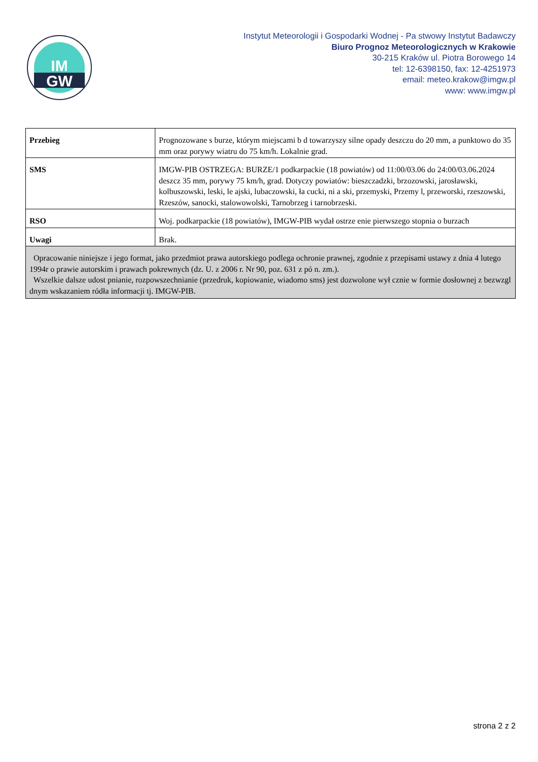IM
GW
Instytut Meteorologii i Gospodarki Wodnej - Pa stwowy Instytut Badawczy
Biuro Prognoz Meteorologicznych w Krakowie
30-215 Kraków ul. Piotra Borowego 14
tel: 12-6398150, fax: 12-4251973
email: meteo.krakow@imgw.pl
www: www.imgw.pl
| Przebieg | Prognozowane s burze, którym miejscami b d towarzyszy silne opady deszczu do 20 mm, a punktowo do 35 mm oraz porywy wiatru do 75 km/h. Lokalnie grad. |
| SMS | IMGW-PIB OSTRZEGA: BURZE/1 podkarpackie (18 powiatów) od 11:00/03.06 do 24:00/03.06.2024 deszcz 35 mm, porywy 75 km/h, grad. Dotyczy powiatów: bieszczadzki, brzozowski, jarosławski, kolbuszowski, leski, le ajski, lubaczowski, ła cucki, ni a ski, przemyski, Przemy l, przeworski, rzeszowski, Rzeszów, sanocki, stalowowolski, Tarnobrzeg i tarnobrzeski. |
| RSO | Woj. podkarpackie (18 powiatów), IMGW-PIB wydał ostrze enie pierwszego stopnia o burzach |
| Uwagi | Brak. |
| Opracowanie niniejsze i jego format, jako przedmiot prawa autorskiego podlega ochronie prawnej, zgodnie z przepisami ustawy z dnia 4 lutego 1994r o prawie autorskim i prawach pokrewnych (dz. U. z 2006 r. Nr 90, poz. 631 z pó n. zm.). Wszelkie dalsze udost pnianie, rozpowszechnianie (przedruk, kopiowanie, wiadomo sms) jest dozwolone wył cznie w formie dosłownej z bezwzgl dnym wskazaniem ródła informacji tj. IMGW-PIB. | |
strona 2 z 2